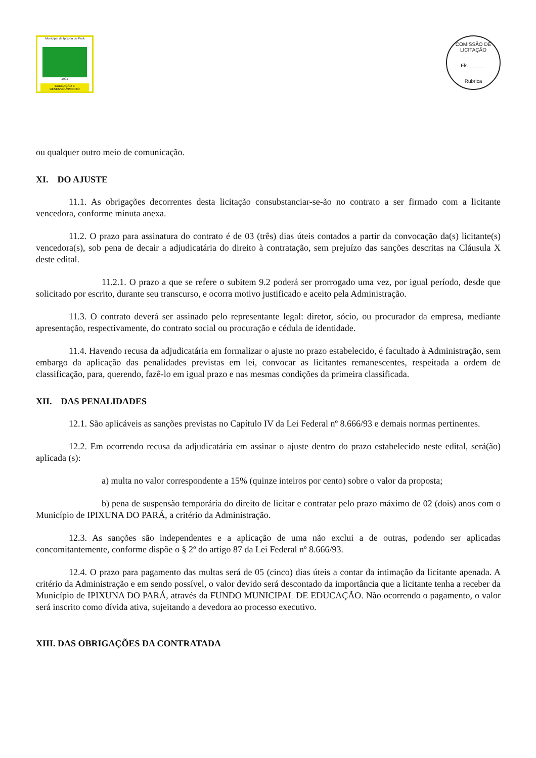Município de Ipixuna do Pará
1991
EDUCAÇÃO E DESENVOLVIMENTO
COMISSÃO DE LICITAÇÃO
Fls.______
Rubrica
ou qualquer outro meio de comunicação.
XI. DO AJUSTE
11.1. As obrigações decorrentes desta licitação consubstanciar-se-ão no contrato a ser firmado com a licitante vencedora, conforme minuta anexa.
11.2. O prazo para assinatura do contrato é de 03 (três) dias úteis contados a partir da convocação da(s) licitante(s) vencedora(s), sob pena de decair a adjudicatária do direito à contratação, sem prejuízo das sanções descritas na Cláusula X deste edital.
11.2.1. O prazo a que se refere o subitem 9.2 poderá ser prorrogado uma vez, por igual período, desde que solicitado por escrito, durante seu transcurso, e ocorra motivo justificado e aceito pela Administração.
11.3. O contrato deverá ser assinado pelo representante legal: diretor, sócio, ou procurador da empresa, mediante apresentação, respectivamente, do contrato social ou procuração e cédula de identidade.
11.4. Havendo recusa da adjudicatária em formalizar o ajuste no prazo estabelecido, é facultado à Administração, sem embargo da aplicação das penalidades previstas em lei, convocar as licitantes remanescentes, respeitada a ordem de classificação, para, querendo, fazê-lo em igual prazo e nas mesmas condições da primeira classificada.
XII. DAS PENALIDADES
12.1. São aplicáveis as sanções previstas no Capítulo IV da Lei Federal nº 8.666/93 e demais normas pertinentes.
12.2. Em ocorrendo recusa da adjudicatária em assinar o ajuste dentro do prazo estabelecido neste edital, será(ão) aplicada (s):
a) multa no valor correspondente a 15% (quinze inteiros por cento) sobre o valor da proposta;
b) pena de suspensão temporária do direito de licitar e contratar pelo prazo máximo de 02 (dois) anos com o Município de IPIXUNA DO PARÁ, a critério da Administração.
12.3. As sanções são independentes e a aplicação de uma não exclui a de outras, podendo ser aplicadas concomitantemente, conforme dispõe o § 2º do artigo 87 da Lei Federal nº 8.666/93.
12.4. O prazo para pagamento das multas será de 05 (cinco) dias úteis a contar da intimação da licitante apenada. A critério da Administração e em sendo possível, o valor devido será descontado da importância que a licitante tenha a receber da Município de IPIXUNA DO PARÁ, através da FUNDO MUNICIPAL DE EDUCAÇÃO. Não ocorrendo o pagamento, o valor será inscrito como dívida ativa, sujeitando a devedora ao processo executivo.
XIII. DAS OBRIGAÇÕES DA CONTRATADA